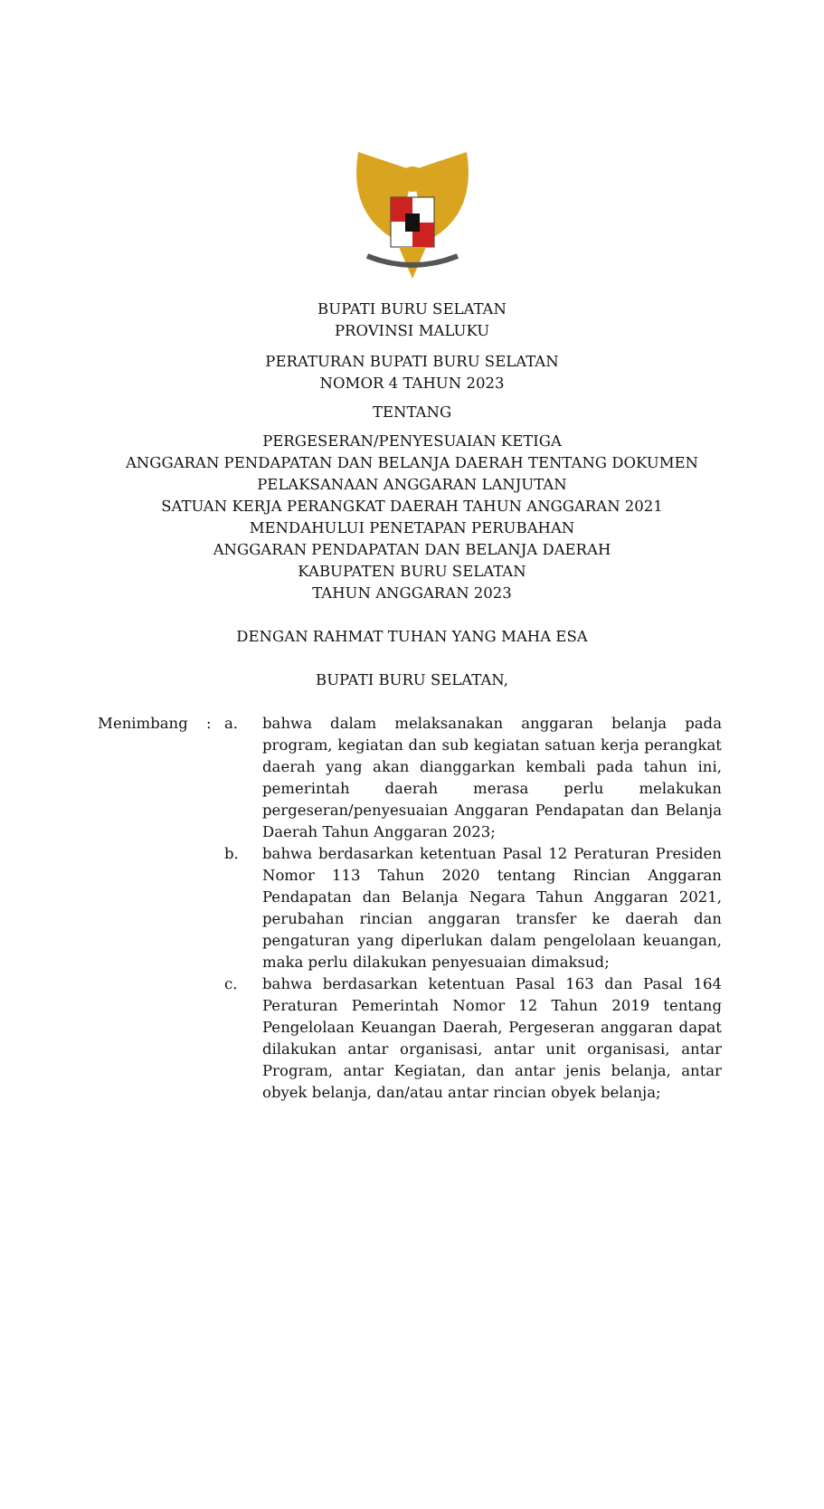BUPATI BURU SELATAN
PROVINSI MALUKU
PERATURAN BUPATI BURU SELATAN
NOMOR 4 TAHUN 2023
TENTANG
PERGESERAN/PENYESUAIAN KETIGA
ANGGARAN PENDAPATAN DAN BELANJA DAERAH TENTANG DOKUMEN
PELAKSANAAN ANGGARAN LANJUTAN
SATUAN KERJA PERANGKAT DAERAH TAHUN ANGGARAN 2021
MENDAHULUI PENETAPAN PERUBAHAN
ANGGARAN PENDAPATAN DAN BELANJA DAERAH
KABUPATEN BURU SELATAN
TAHUN ANGGARAN 2023
DENGAN RAHMAT TUHAN YANG MAHA ESA
BUPATI BURU SELATAN,
Menimbang : a. bahwa dalam melaksanakan anggaran belanja pada program, kegiatan dan sub kegiatan satuan kerja perangkat daerah yang akan dianggarkan kembali pada tahun ini, pemerintah daerah merasa perlu melakukan pergeseran/penyesuaian Anggaran Pendapatan dan Belanja Daerah Tahun Anggaran 2023;
b. bahwa berdasarkan ketentuan Pasal 12 Peraturan Presiden Nomor 113 Tahun 2020 tentang Rincian Anggaran Pendapatan dan Belanja Negara Tahun Anggaran 2021, perubahan rincian anggaran transfer ke daerah dan pengaturan yang diperlukan dalam pengelolaan keuangan, maka perlu dilakukan penyesuaian dimaksud;
c. bahwa berdasarkan ketentuan Pasal 163 dan Pasal 164 Peraturan Pemerintah Nomor 12 Tahun 2019 tentang Pengelolaan Keuangan Daerah, Pergeseran anggaran dapat dilakukan antar organisasi, antar unit organisasi, antar Program, antar Kegiatan, dan antar jenis belanja, antar obyek belanja, dan/atau antar rincian obyek belanja;